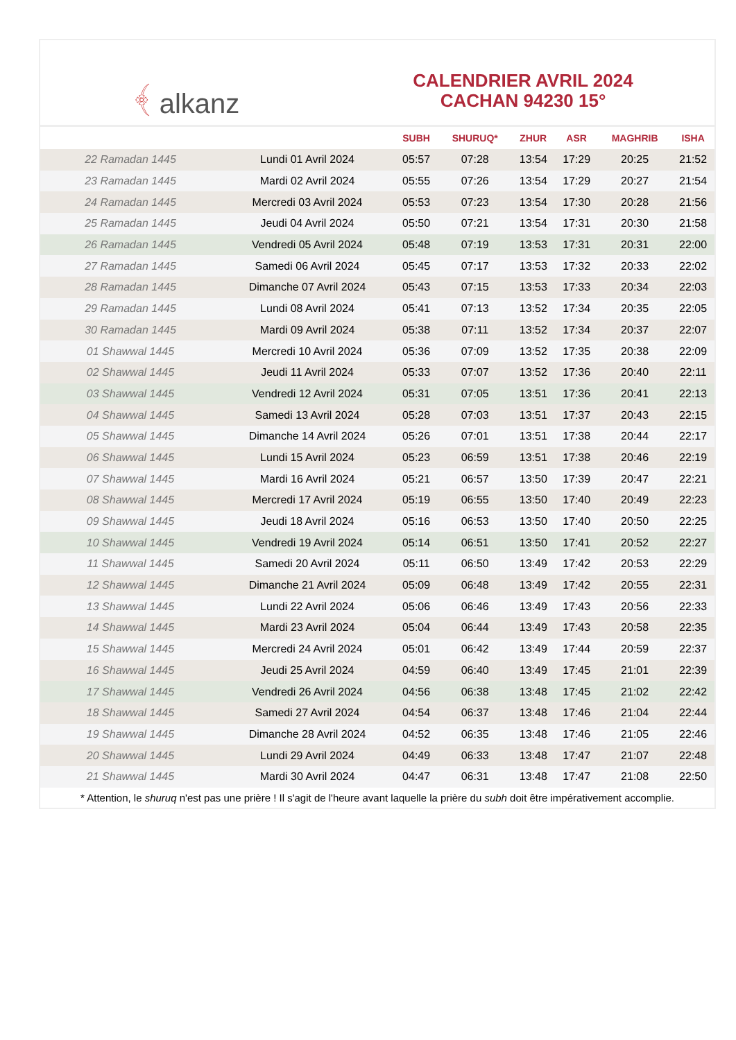﴾ alkanz
CALENDRIER AVRIL 2024
CACHAN 94230 15°
| | | SUBH | SHURUQ* | ZHUR | ASR | MAGHRIB | ISHA |
| --- | --- | --- | --- | --- | --- | --- | --- |
| 22 Ramadan 1445 | Lundi 01 Avril 2024 | 05:57 | 07:28 | 13:54 | 17:29 | 20:25 | 21:52 |
| 23 Ramadan 1445 | Mardi 02 Avril 2024 | 05:55 | 07:26 | 13:54 | 17:29 | 20:27 | 21:54 |
| 24 Ramadan 1445 | Mercredi 03 Avril 2024 | 05:53 | 07:23 | 13:54 | 17:30 | 20:28 | 21:56 |
| 25 Ramadan 1445 | Jeudi 04 Avril 2024 | 05:50 | 07:21 | 13:54 | 17:31 | 20:30 | 21:58 |
| 26 Ramadan 1445 | Vendredi 05 Avril 2024 | 05:48 | 07:19 | 13:53 | 17:31 | 20:31 | 22:00 |
| 27 Ramadan 1445 | Samedi 06 Avril 2024 | 05:45 | 07:17 | 13:53 | 17:32 | 20:33 | 22:02 |
| 28 Ramadan 1445 | Dimanche 07 Avril 2024 | 05:43 | 07:15 | 13:53 | 17:33 | 20:34 | 22:03 |
| 29 Ramadan 1445 | Lundi 08 Avril 2024 | 05:41 | 07:13 | 13:52 | 17:34 | 20:35 | 22:05 |
| 30 Ramadan 1445 | Mardi 09 Avril 2024 | 05:38 | 07:11 | 13:52 | 17:34 | 20:37 | 22:07 |
| 01 Shawwal 1445 | Mercredi 10 Avril 2024 | 05:36 | 07:09 | 13:52 | 17:35 | 20:38 | 22:09 |
| 02 Shawwal 1445 | Jeudi 11 Avril 2024 | 05:33 | 07:07 | 13:52 | 17:36 | 20:40 | 22:11 |
| 03 Shawwal 1445 | Vendredi 12 Avril 2024 | 05:31 | 07:05 | 13:51 | 17:36 | 20:41 | 22:13 |
| 04 Shawwal 1445 | Samedi 13 Avril 2024 | 05:28 | 07:03 | 13:51 | 17:37 | 20:43 | 22:15 |
| 05 Shawwal 1445 | Dimanche 14 Avril 2024 | 05:26 | 07:01 | 13:51 | 17:38 | 20:44 | 22:17 |
| 06 Shawwal 1445 | Lundi 15 Avril 2024 | 05:23 | 06:59 | 13:51 | 17:38 | 20:46 | 22:19 |
| 07 Shawwal 1445 | Mardi 16 Avril 2024 | 05:21 | 06:57 | 13:50 | 17:39 | 20:47 | 22:21 |
| 08 Shawwal 1445 | Mercredi 17 Avril 2024 | 05:19 | 06:55 | 13:50 | 17:40 | 20:49 | 22:23 |
| 09 Shawwal 1445 | Jeudi 18 Avril 2024 | 05:16 | 06:53 | 13:50 | 17:40 | 20:50 | 22:25 |
| 10 Shawwal 1445 | Vendredi 19 Avril 2024 | 05:14 | 06:51 | 13:50 | 17:41 | 20:52 | 22:27 |
| 11 Shawwal 1445 | Samedi 20 Avril 2024 | 05:11 | 06:50 | 13:49 | 17:42 | 20:53 | 22:29 |
| 12 Shawwal 1445 | Dimanche 21 Avril 2024 | 05:09 | 06:48 | 13:49 | 17:42 | 20:55 | 22:31 |
| 13 Shawwal 1445 | Lundi 22 Avril 2024 | 05:06 | 06:46 | 13:49 | 17:43 | 20:56 | 22:33 |
| 14 Shawwal 1445 | Mardi 23 Avril 2024 | 05:04 | 06:44 | 13:49 | 17:43 | 20:58 | 22:35 |
| 15 Shawwal 1445 | Mercredi 24 Avril 2024 | 05:01 | 06:42 | 13:49 | 17:44 | 20:59 | 22:37 |
| 16 Shawwal 1445 | Jeudi 25 Avril 2024 | 04:59 | 06:40 | 13:49 | 17:45 | 21:01 | 22:39 |
| 17 Shawwal 1445 | Vendredi 26 Avril 2024 | 04:56 | 06:38 | 13:48 | 17:45 | 21:02 | 22:42 |
| 18 Shawwal 1445 | Samedi 27 Avril 2024 | 04:54 | 06:37 | 13:48 | 17:46 | 21:04 | 22:44 |
| 19 Shawwal 1445 | Dimanche 28 Avril 2024 | 04:52 | 06:35 | 13:48 | 17:46 | 21:05 | 22:46 |
| 20 Shawwal 1445 | Lundi 29 Avril 2024 | 04:49 | 06:33 | 13:48 | 17:47 | 21:07 | 22:48 |
| 21 Shawwal 1445 | Mardi 30 Avril 2024 | 04:47 | 06:31 | 13:48 | 17:47 | 21:08 | 22:50 |
* Attention, le shuruq n'est pas une prière ! Il s'agit de l'heure avant laquelle la prière du subh doit être impérativement accomplie.